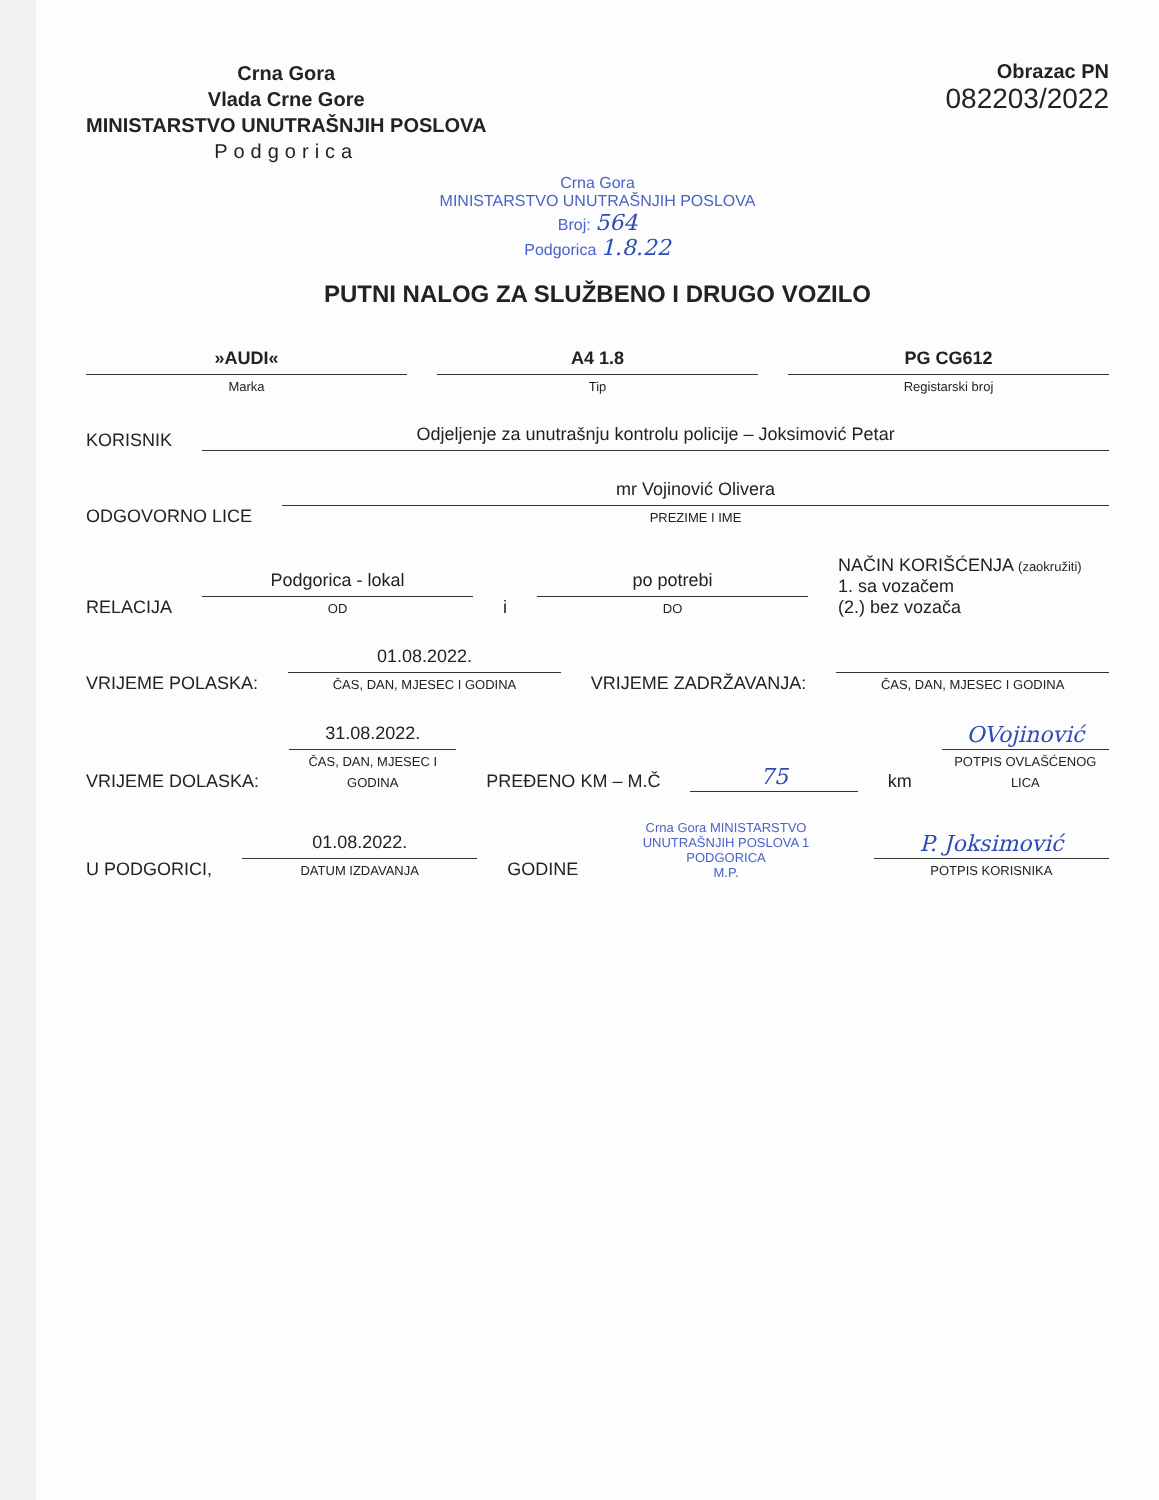Crna Gora
Vlada Crne Gore
MINISTARSTVO UNUTRAŠNJIH POSLOVA
Podgorica
Obrazac PN
082203/2022
Crna Gora
MINISTARSTVO UNUTRAŠNJIH POSLOVA
Broj: 564
Podgorica 1.8.22
PUTNI NALOG ZA SLUŽBENO I DRUGO VOZILO
»AUDI«
Marka
A4 1.8
Tip
PG CG612
Registarski broj
KORISNIK
Odjeljenje za unutrašnju kontrolu policije – Joksimović Petar
ODGOVORNO LICE
mr Vojinović Olivera
PREZIME I IME
RELACIJA
Podgorica - lokal
OD
i
po potrebi
DO
NAČIN KORIŠĆENJA (zaokružiti)
1. sa vozačem
(2.) bez vozača
VRIJEME POLASKA:
01.08.2022.
ČAS, DAN, MJESEC I GODINA
VRIJEME ZADRŽAVANJA:
ČAS, DAN, MJESEC I GODINA
VRIJEME DOLASKA:
31.08.2022.
ČAS, DAN, MJESEC I GODINA
PREĐENO KM – M.Č
75
km
OVojinović
POTPIS OVLAŠĆENOG LICA
U PODGORICI,
01.08.2022.
DATUM IZDAVANJA
GODINE
Crna Gora MINISTARSTVO UNUTRAŠNJIH POSLOVA 1 PODGORICA
M.P.
P. Joksimović
POTPIS KORISNIKA